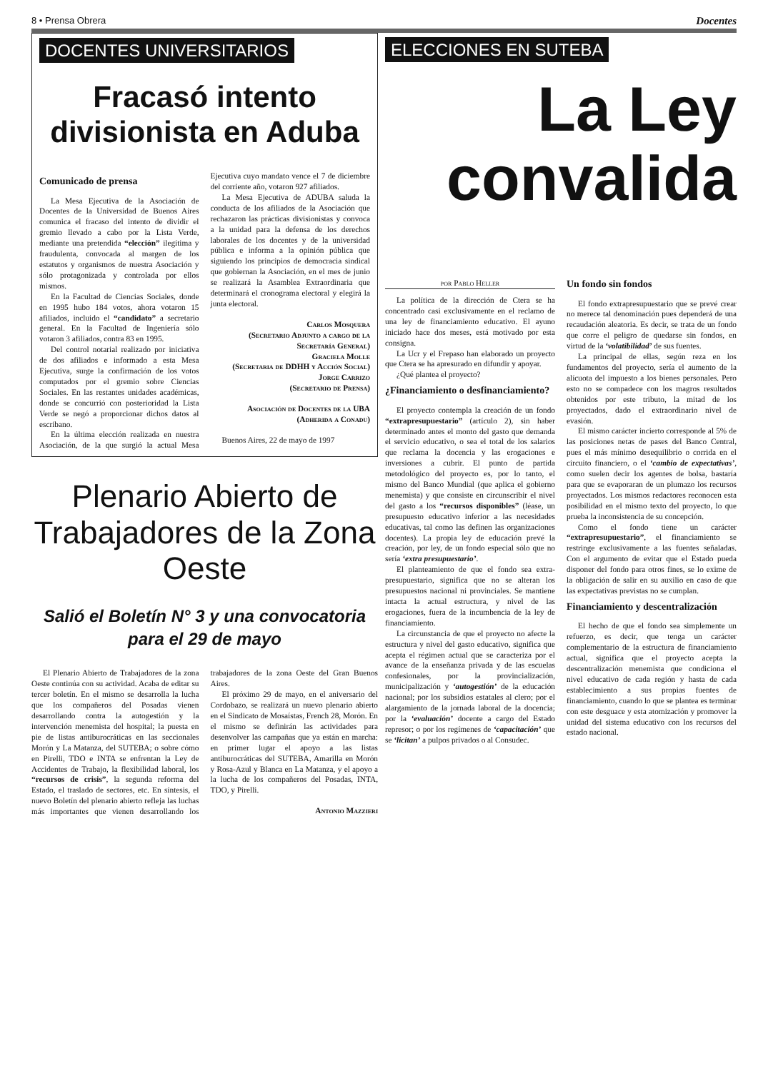8 • Prensa Obrera Docentes
DOCENTES UNIVERSITARIOS
Fracasó intento divisionista en Aduba
Comunicado de prensa
La Mesa Ejecutiva de la Asociación de Docentes de la Universidad de Buenos Aires comunica el fracaso del intento de dividir el gremio llevado a cabo por la Lista Verde, mediante una pretendida “elección” ilegítima y fraudulenta, convocada al margen de los estatutos y organismos de nuestra Asociación y sólo protagonizada y controlada por ellos mismos.
En la Facultad de Ciencias Sociales, donde en 1995 hubo 184 votos, ahora votaron 15 afiliados, incluido el “candidato” a secretario general. En la Facultad de Ingeniería sólo votaron 3 afiliados, contra 83 en 1995.
Del control notarial realizado por iniciativa de dos afiliados e informado a esta Mesa Ejecutiva, surge la confirmación de los votos computados por el gremio sobre Ciencias Sociales. En las restantes unidades académicas, donde se concurrió con posterioridad la Lista Verde se negó a proporcionar dichos datos al escribano.
En la última elección realizada en nuestra Asociación, de la que surgió la actual Mesa Ejecutiva cuyo mandato vence el 7 de diciembre del corriente año, votaron 927 afiliados.
La Mesa Ejecutiva de ADUBA saluda la conducta de los afiliados de la Asociación que rechazaron las prácticas divisionistas y convoca a la unidad para la defensa de los derechos laborales de los docentes y de la universidad pública e informa a la opinión pública que siguiendo los principios de democracia sindical que gobiernan la Asociación, en el mes de junio se realizará la Asamblea Extraordinaria que determinará el cronograma electoral y elegirá la junta electoral.
Carlos Mosquera
(Secretario Adjunto a cargo de la Secretaría General)
Graciela Molle
(Secretaria de DDHH y Acción Social)
Jorge Carrizo
(Secretario de Prensa)
Asociación de Docentes de la UBA
(Adherida a Conadu)
Buenos Aires, 22 de mayo de 1997
Plenario Abierto de Trabajadores de la Zona Oeste
Salió el Boletín N° 3 y una convocatoria para el 29 de mayo
El Plenario Abierto de Trabajadores de la zona Oeste continúa con su actividad. Acaba de editar su tercer boletín. En el mismo se desarrolla la lucha que los compañeros del Posadas vienen desarrollando contra la autogestión y la intervención menemista del hospital; la puesta en pie de listas antiburocráticas en las seccionales Morón y La Matanza, del SUTEBA; o sobre cómo en Pirelli, TDO e INTA se enfrentan la Ley de Accidentes de Trabajo, la flexibilidad laboral, los “recursos de crisis”, la segunda reforma del Estado, el traslado de sectores, etc. En síntesis, el nuevo Boletín del plenario abierto refleja las luchas más importantes que vienen desarrollando los trabajadores de la zona Oeste del Gran Buenos Aires.
El próximo 29 de mayo, en el aniversario del Cordobazo, se realizará un nuevo plenario abierto en el Sindicato de Mosaístas, French 28, Morón. En el mismo se definirán las actividades para desenvolver las campañas que ya están en marcha: en primer lugar el apoyo a las listas antiburocráticas del SUTEBA, Amarilla en Morón y Rosa-Azul y Blanca en La Matanza, y el apoyo a la lucha de los compañeros del Posadas, INTA, TDO, y Pirelli.
Antonio Mazzieri
ELECCIONES EN SUTEBA
La Ley convalida
por Pablo Heller
La política de la dirección de Ctera se ha concentrado casi exclusivamente en el reclamo de una ley de financiamiento educativo. El ayuno iniciado hace dos meses, está motivado por esta consigna.
La Ucr y el Frepaso han elaborado un proyecto que Ctera se ha apresurado en difundir y apoyar.
¿Qué plantea el proyecto?
¿Financiamiento o desfinanciamiento?
El proyecto contempla la creación de un fondo “extrapresupuestario” (artículo 2), sin haber determinado antes el monto del gasto que demanda el servicio educativo, o sea el total de los salarios que reclama la docencia y las erogaciones e inversiones a cubrir. El punto de partida metodológico del proyecto es, por lo tanto, el mismo del Banco Mundial (que aplica el gobierno menemista) y que consiste en circunscribir el nivel del gasto a los “recursos disponibles” (léase, un presupuesto educativo inferior a las necesidades educativas, tal como las definen las organizaciones docentes). La propia ley de educación prevé la creación, por ley, de un fondo especial sólo que no sería ‘extra presupuestario’.
El planteamiento de que el fondo sea extra-presupuestario, significa que no se alteran los presupuestos nacional ni provinciales. Se mantiene intacta la actual estructura, y nivel de las erogaciones, fuera de la incumbencia de la ley de financiamiento.
La circunstancia de que el proyecto no afecte la estructura y nivel del gasto educativo, significa que acepta el régimen actual que se caracteriza por el avance de la enseñanza privada y de las escuelas confesionales, por la provincialización, municipalización y ‘autogestión’ de la educación nacional; por los subsidios estatales al clero; por el alargamiento de la jornada laboral de la docencia; por la ‘evaluación’ docente a cargo del Estado represor; o por los regímenes de ‘capacitación’ que se ‘licitan’ a pulpos privados o al Consudec.
Un fondo sin fondos
El fondo extrapresupuestario que se prevé crear no merece tal denominación pues dependerá de una recaudación aleatoria. Es decir, se trata de un fondo que corre el peligro de quedarse sin fondos, en virtud de la ‘volatibilidad’ de sus fuentes.
La principal de ellas, según reza en los fundamentos del proyecto, sería el aumento de la alícuota del impuesto a los bienes personales. Pero esto no se compadece con los magros resultados obtenidos por este tributo, la mitad de los proyectados, dado el extraordinario nivel de evasión.
El mismo carácter incierto corresponde al 5% de las posiciones netas de pases del Banco Central, pues el más mínimo desequilibrio o corrida en el circuito financiero, o el ‘cambio de expectativas’, como suelen decir los agentes de bolsa, bastaría para que se evaporaran de un plumazo los recursos proyectados. Los mismos redactores reconocen esta posibilidad en el mismo texto del proyecto, lo que prueba la inconsistencia de su concepción.
Como el fondo tiene un carácter “extrapresupuestario”, el financiamiento se restringe exclusivamente a las fuentes señaladas. Con el argumento de evitar que el Estado pueda disponer del fondo para otros fines, se lo exime de la obligación de salir en su auxilio en caso de que las expectativas previstas no se cumplan.
Financiamiento y descentralización
El hecho de que el fondo sea simplemente un refuerzo, es decir, que tenga un carácter complementario de la estructura de financiamiento actual, significa que el proyecto acepta la descentralización menemista que condiciona el nivel educativo de cada región y hasta de cada establecimiento a sus propias fuentes de financiamiento, cuando lo que se plantea es terminar con este desguace y esta atomización y promover la unidad del sistema educativo con los recursos del estado nacional.